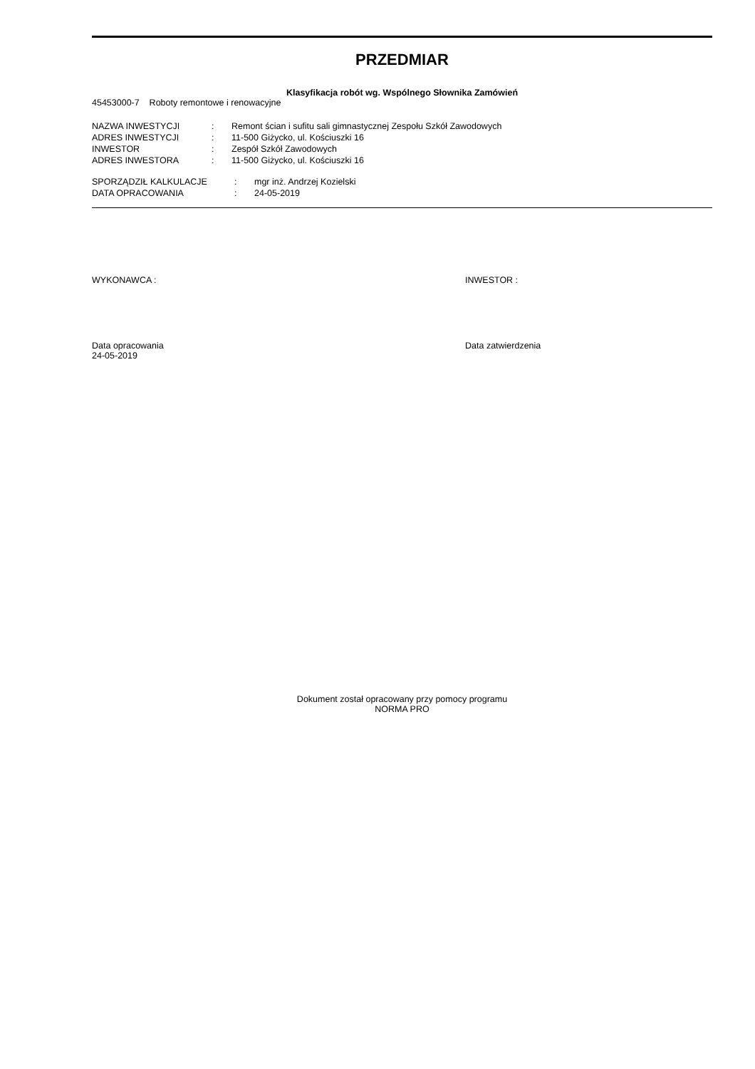PRZEDMIAR
Klasyfikacja robót wg. Wspólnego Słownika Zamówień
45453000-7 Roboty remontowe i renowacyjne
| NAZWA INWESTYCJI | : | Remont ścian i sufitu sali gimnastycznej Zespołu Szkół Zawodowych |
| ADRES INWESTYCJI | : | 11-500 Giżycko, ul. Kościuszki 16 |
| INWESTOR | : | Zespół Szkół Zawodowych |
| ADRES INWESTORA | : | 11-500 Giżycko, ul. Kościuszki 16 |
| SPORZĄDZIŁ KALKULACJE | : | mgr inż. Andrzej Kozielski |
| DATA OPRACOWANIA | : | 24-05-2019 |
WYKONAWCA : INWESTOR :
Data opracowania
24-05-2019
Data zatwierdzenia
Dokument został opracowany przy pomocy programu
NORMA PRO